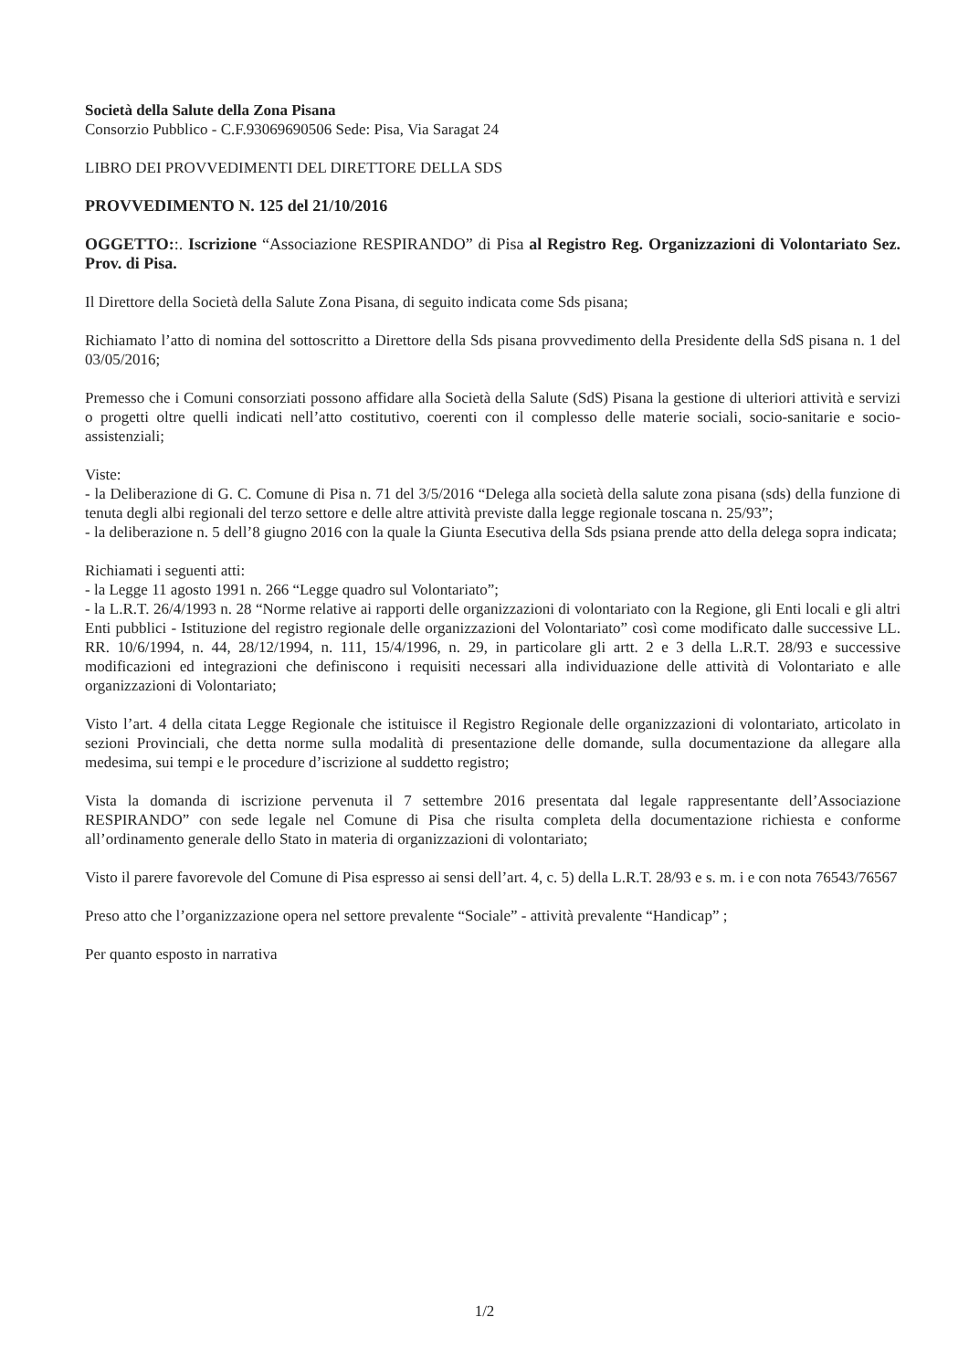Società della Salute della Zona Pisana
Consorzio Pubblico - C.F.93069690506 Sede: Pisa, Via Saragat 24
LIBRO DEI PROVVEDIMENTI DEL DIRETTORE DELLA SDS
PROVVEDIMENTO N. 125 del 21/10/2016
OGGETTO::. Iscrizione “Associazione RESPIRANDO” di Pisa al Registro Reg. Organizzazioni di Volontariato Sez. Prov. di Pisa.
Il Direttore della Società della Salute Zona Pisana, di seguito indicata come Sds pisana;
Richiamato l’atto di nomina del sottoscritto a Direttore della Sds pisana provvedimento della Presidente della SdS pisana n. 1 del 03/05/2016;
Premesso che i Comuni consorziati possono affidare alla Società della Salute (SdS) Pisana la gestione di ulteriori attività e servizi o progetti oltre quelli indicati nell’atto costitutivo, coerenti con il complesso delle materie sociali, socio-sanitarie e socio-assistenziali;
Viste:
- la Deliberazione di G. C. Comune di Pisa n. 71 del 3/5/2016 “Delega alla società della salute zona pisana (sds) della funzione di tenuta degli albi regionali del terzo settore e delle altre attività previste dalla legge regionale toscana n. 25/93”;
- la deliberazione n. 5 dell’8 giugno 2016 con la quale la Giunta Esecutiva della Sds psiana prende atto della delega sopra indicata;
Richiamati i seguenti atti:
- la Legge 11 agosto 1991 n. 266 “Legge quadro sul Volontariato”;
- la L.R.T. 26/4/1993 n. 28 “Norme relative ai rapporti delle organizzazioni di volontariato con la Regione, gli Enti locali e gli altri Enti pubblici - Istituzione del registro regionale delle organizzazioni del Volontariato” così come modificato dalle successive LL. RR. 10/6/1994, n. 44, 28/12/1994, n. 111, 15/4/1996, n. 29, in particolare gli artt. 2 e 3 della L.R.T. 28/93 e successive modificazioni ed integrazioni che definiscono i requisiti necessari alla individuazione delle attività di Volontariato e alle organizzazioni di Volontariato;
Visto l’art. 4 della citata Legge Regionale che istituisce il Registro Regionale delle organizzazioni di volontariato, articolato in sezioni Provinciali, che detta norme sulla modalità di presentazione delle domande, sulla documentazione da allegare alla medesima, sui tempi e le procedure d’iscrizione al suddetto registro;
Vista la domanda di iscrizione pervenuta il 7 settembre 2016 presentata dal legale rappresentante dell’Associazione RESPIRANDO” con sede legale nel Comune di Pisa che risulta completa della documentazione richiesta e conforme all’ordinamento generale dello Stato in materia di organizzazioni di volontariato;
Visto il parere favorevole del Comune di Pisa espresso ai sensi dell’art. 4, c. 5) della L.R.T. 28/93 e s. m. i e con nota 76543/76567
Preso atto che l’organizzazione opera nel settore prevalente “Sociale” - attività prevalente “Handicap” ;
Per quanto esposto in narrativa
1/2